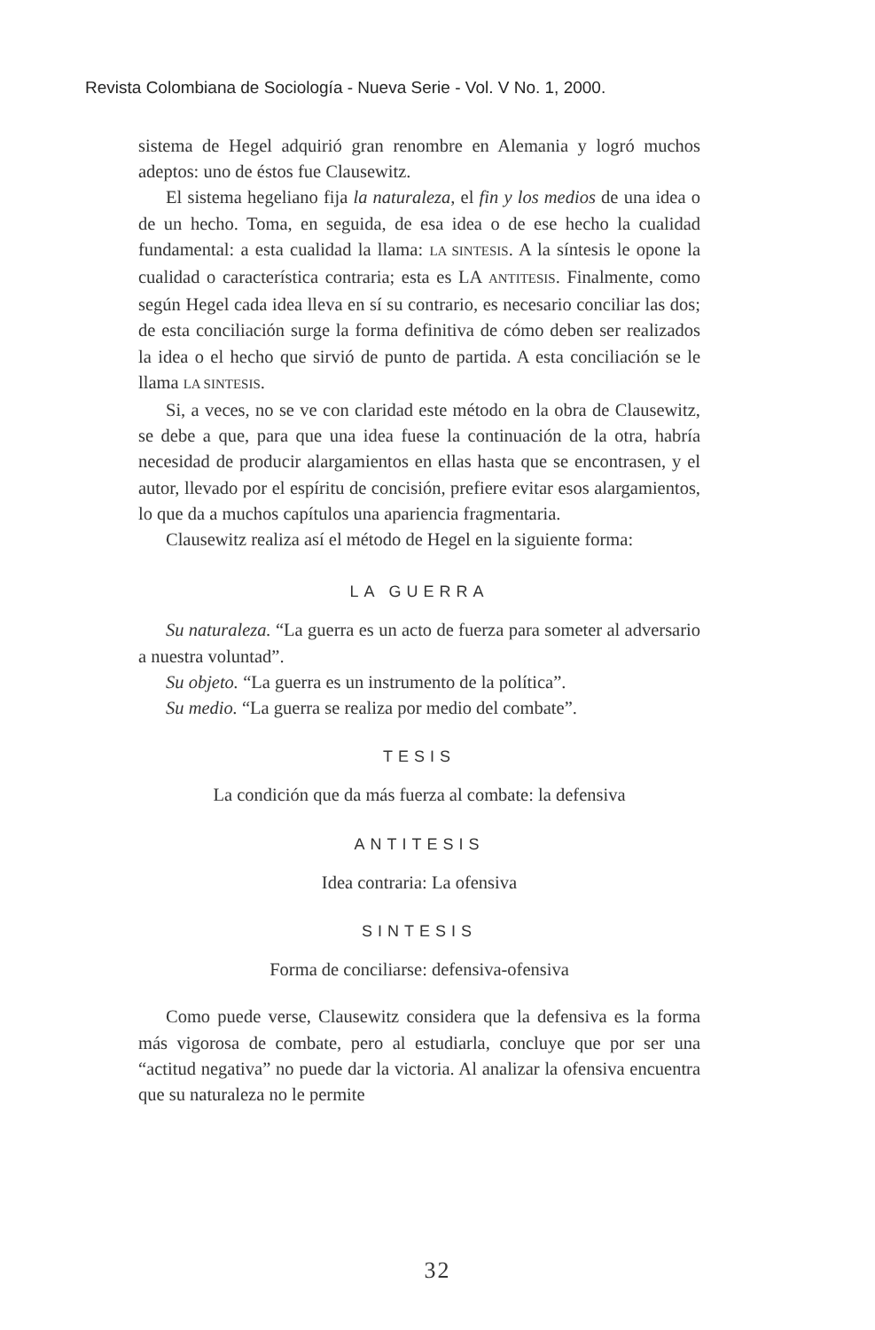Revista Colombiana de Sociología - Nueva Serie - Vol. V No. 1, 2000.
sistema de Hegel adquirió gran renombre en Alemania y logró muchos adeptos: uno de éstos fue Clausewitz.
El sistema hegeliano fija la naturaleza, el fin y los medios de una idea o de un hecho. Toma, en seguida, de esa idea o de ese hecho la cualidad fundamental: a esta cualidad la llama: LA SINTESIS. A la síntesis le opone la cualidad o característica contraria; esta es LA ANTITESIS. Finalmente, como según Hegel cada idea lleva en sí su contrario, es necesario conciliar las dos; de esta conciliación surge la forma definitiva de cómo deben ser realizados la idea o el hecho que sirvió de punto de partida. A esta conciliación se le llama LA SINTESIS.
Si, a veces, no se ve con claridad este método en la obra de Clausewitz, se debe a que, para que una idea fuese la continuación de la otra, habría necesidad de producir alargamientos en ellas hasta que se encontrasen, y el autor, llevado por el espíritu de concisión, prefiere evitar esos alargamientos, lo que da a muchos capítulos una apariencia fragmentaria.
Clausewitz realiza así el método de Hegel en la siguiente forma:
LA GUERRA
Su naturaleza. “La guerra es un acto de fuerza para someter al adversario a nuestra voluntad”.
Su objeto. “La guerra es un instrumento de la política”.
Su medio. “La guerra se realiza por medio del combate”.
TESIS
La condición que da más fuerza al combate: la defensiva
ANTITESIS
Idea contraria: La ofensiva
SINTESIS
Forma de conciliarse: defensiva-ofensiva
Como puede verse, Clausewitz considera que la defensiva es la forma más vigorosa de combate, pero al estudiarla, concluye que por ser una “actitud negativa” no puede dar la victoria. Al analizar la ofensiva encuentra que su naturaleza no le permite
32